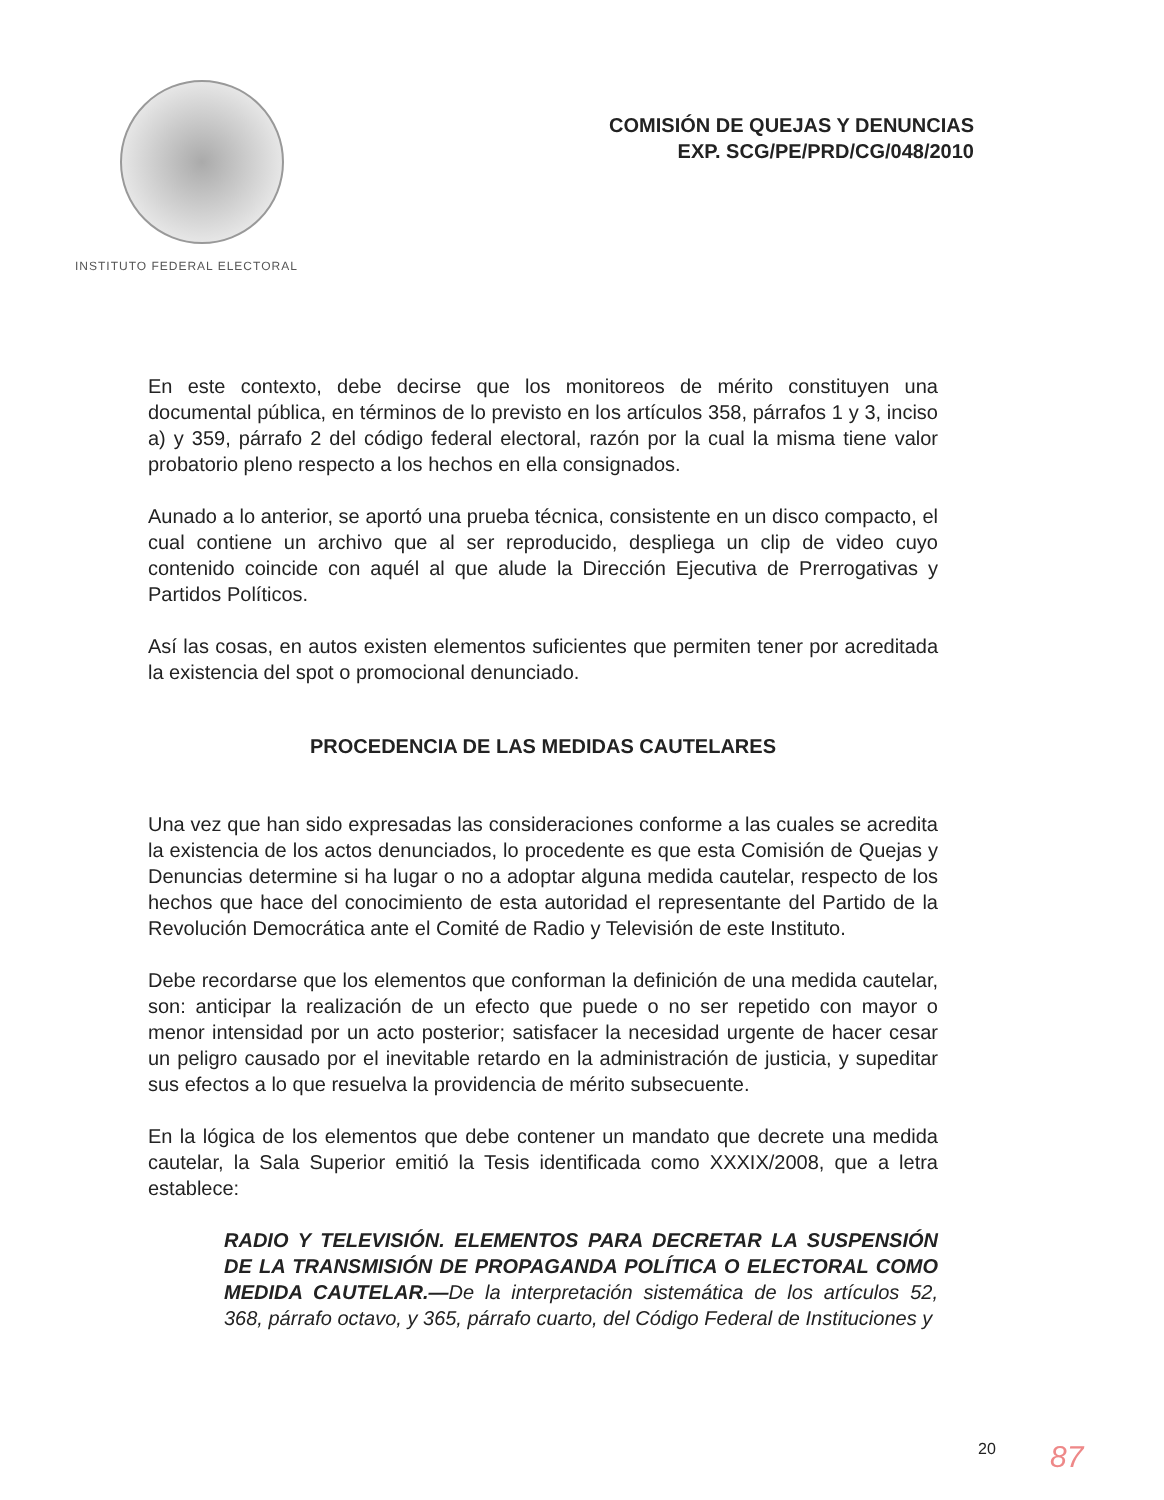INSTITUTO FEDERAL ELECTORAL
COMISIÓN DE QUEJAS Y DENUNCIAS
EXP. SCG/PE/PRD/CG/048/2010
En este contexto, debe decirse que los monitoreos de mérito constituyen una documental pública, en términos de lo previsto en los artículos 358, párrafos 1 y 3, inciso a) y 359, párrafo 2 del código federal electoral, razón por la cual la misma tiene valor probatorio pleno respecto a los hechos en ella consignados.
Aunado a lo anterior, se aportó una prueba técnica, consistente en un disco compacto, el cual contiene un archivo que al ser reproducido, despliega un clip de video cuyo contenido coincide con aquél al que alude la Dirección Ejecutiva de Prerrogativas y Partidos Políticos.
Así las cosas, en autos existen elementos suficientes que permiten tener por acreditada la existencia del spot o promocional denunciado.
PROCEDENCIA DE LAS MEDIDAS CAUTELARES
Una vez que han sido expresadas las consideraciones conforme a las cuales se acredita la existencia de los actos denunciados, lo procedente es que esta Comisión de Quejas y Denuncias determine si ha lugar o no a adoptar alguna medida cautelar, respecto de los hechos que hace del conocimiento de esta autoridad el representante del Partido de la Revolución Democrática ante el Comité de Radio y Televisión de este Instituto.
Debe recordarse que los elementos que conforman la definición de una medida cautelar, son: anticipar la realización de un efecto que puede o no ser repetido con mayor o menor intensidad por un acto posterior; satisfacer la necesidad urgente de hacer cesar un peligro causado por el inevitable retardo en la administración de justicia, y supeditar sus efectos a lo que resuelva la providencia de mérito subsecuente.
En la lógica de los elementos que debe contener un mandato que decrete una medida cautelar, la Sala Superior emitió la Tesis identificada como XXXIX/2008, que a letra establece:
RADIO Y TELEVISIÓN. ELEMENTOS PARA DECRETAR LA SUSPENSIÓN DE LA TRANSMISIÓN DE PROPAGANDA POLÍTICA O ELECTORAL COMO MEDIDA CAUTELAR.—De la interpretación sistemática de los artículos 52, 368, párrafo octavo, y 365, párrafo cuarto, del Código Federal de Instituciones y
20 87